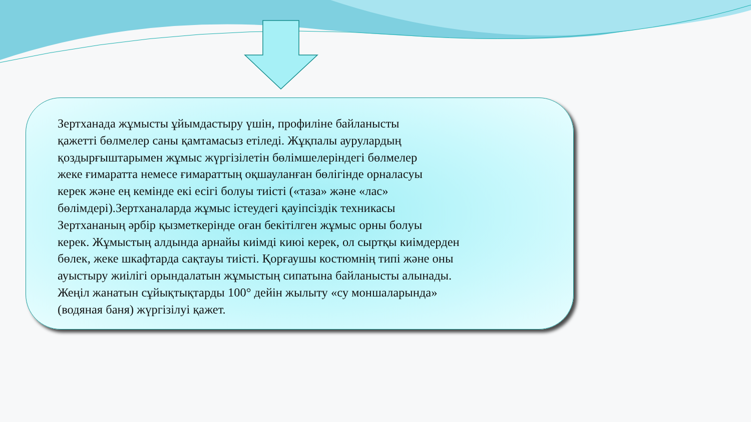Зертханада жұмысты ұйымдастыру үшін, профиліне байланысты
қажетті бөлмелер саны қамтамасыз етіледі. Жұқпалы аурулардың
қоздырғыштарымен жұмыс жүргізілетін бөлімшелеріндегі бөлмелер
жеке ғимаратта немесе ғимараттың оқшауланған бөлігінде орналасуы
керек және ең кемінде екі есігі болуы тиісті («таза» және «лас»
бөлімдері).Зертханаларда жұмыс істеудегі қауіпсіздік техникасы
Зертхананың әрбір қызметкерінде оған бекітілген жұмыс орны болуы
керек. Жұмыстың алдында арнайы киімді киюі керек, ол сыртқы киімдерден
бөлек, жеке шкафтарда сақтауы тиісті. Қорғаушы костюмнің типі және оны
ауыстыру жиілігі орындалатын жұмыстың сипатына байланысты алынады.
Жеңіл жанатын сұйықтықтарды 100° дейін жылыту «су моншаларында»
(водяная баня) жүргізілуі қажет.